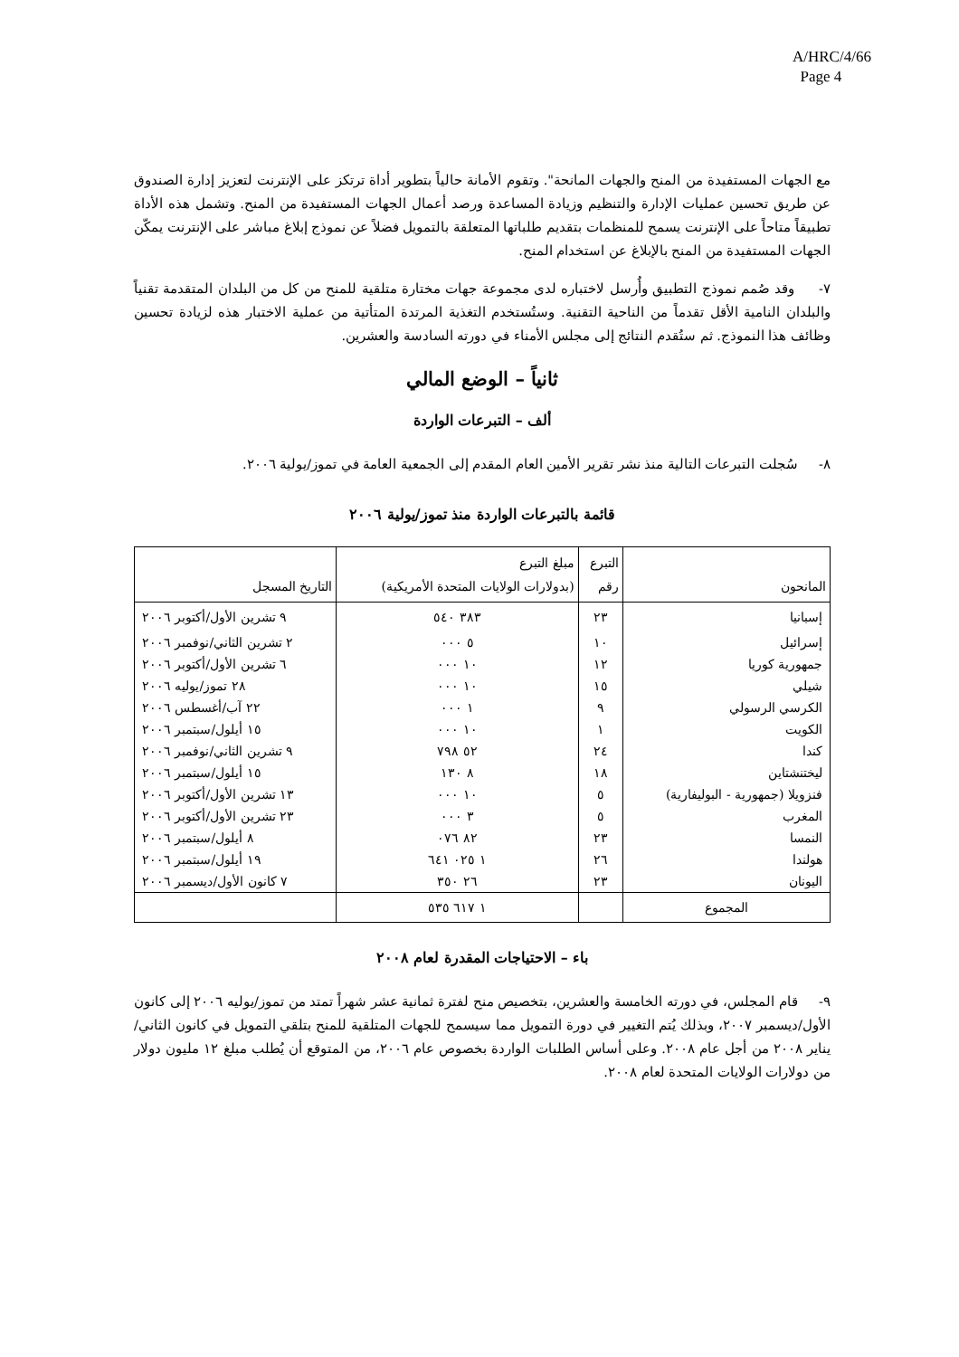A/HRC/4/66
Page 4
مع الجهات المستفيدة من المنح والجهات المانحة". وتقوم الأمانة حالياً بتطوير أداة ترتكز على الإنترنت لتعزيز إدارة الصندوق عن طريق تحسين عمليات الإدارة والتنظيم وزيادة المساعدة ورصد أعمال الجهات المستفيدة من المنح. وتشمل هذه الأداة تطبيقاً متاحاً على الإنترنت يسمح للمنظمات بتقديم طلباتها المتعلقة بالتمويل فضلاً عن نموذج إبلاغ مباشر على الإنترنت يمكّن الجهات المستفيدة من المنح بالإبلاغ عن استخدام المنح.
٧- وقد صُمم نموذج التطبيق وأُرسل لاختباره لدى مجموعة جهات مختارة متلقية للمنح من كل من البلدان المتقدمة تقنياً والبلدان النامية الأقل تقدماً من الناحية التقنية. وستُستخدم التغذية المرتدة المتأتية من عملية الاختبار هذه لزيادة تحسين وظائف هذا النموذج. ثم ستُقدم النتائج إلى مجلس الأمناء في دورته السادسة والعشرين.
ثانياً – الوضع المالي
ألف – التبرعات الواردة
٨- سُجلت التبرعات التالية منذ نشر تقرير الأمين العام المقدم إلى الجمعية العامة في تموز/يولية ٢٠٠٦.
قائمة بالتبرعات الواردة منذ تموز/يولية ٢٠٠٦
| المانحون | التبرع رقم | مبلغ التبرع (بدولارات الولايات المتحدة الأمريكية) | التاريخ المسجل |
| --- | --- | --- | --- |
| إسبانيا | ٢٣ | ٣٨٣ ٥٤٠ | ٩ تشرين الأول/أكتوبر ٢٠٠٦ |
| إسرائيل | ١٠ | ٥ ٠٠٠ | ٢ تشرين الثاني/نوفمبر ٢٠٠٦ |
| جمهورية كوريا | ١٢ | ١٠ ٠٠٠ | ٦ تشرين الأول/أكتوبر ٢٠٠٦ |
| شيلي | ١٥ | ١٠ ٠٠٠ | ٢٨ تموز/يوليه ٢٠٠٦ |
| الكرسي الرسولي | ٩ | ١ ٠٠٠ | ٢٢ آب/أغسطس ٢٠٠٦ |
| الكويت | ١ | ١٠ ٠٠٠ | ١٥ أيلول/سبتمبر ٢٠٠٦ |
| كندا | ٢٤ | ٥٢ ٧٩٨ | ٩ تشرين الثاني/نوفمبر ٢٠٠٦ |
| ليختنشتاين | ١٨ | ٨ ١٣٠ | ١٥ أيلول/سبتمبر ٢٠٠٦ |
| فنزويلا (جمهورية - البوليفارية) | ٥ | ١٠ ٠٠٠ | ١٣ تشرين الأول/أكتوبر ٢٠٠٦ |
| المغرب | ٥ | ٣ ٠٠٠ | ٢٣ تشرين الأول/أكتوبر ٢٠٠٦ |
| النمسا | ٢٣ | ٨٢ ٠٧٦ | ٨ أيلول/سبتمبر ٢٠٠٦ |
| هولندا | ٢٦ | ١ ٠٢٥ ٦٤١ | ١٩ أيلول/سبتمبر ٢٠٠٦ |
| اليونان | ٢٣ | ٢٦ ٣٥٠ | ٧ كانون الأول/ديسمبر ٢٠٠٦ |
| المجموع | | ١ ٦١٧ ٥٣٥ | |
باء – الاحتياجات المقدرة لعام ٢٠٠٨
٩- قام المجلس، في دورته الخامسة والعشرين، بتخصيص منح لفترة ثمانية عشر شهراً تمتد من تموز/يوليه ٢٠٠٦ إلى كانون الأول/ديسمبر ٢٠٠٧، وبذلك يُتم التغيير في دورة التمويل مما سيسمح للجهات المتلقية للمنح بتلقي التمويل في كانون الثاني/يناير ٢٠٠٨ من أجل عام ٢٠٠٨. وعلى أساس الطلبات الواردة بخصوص عام ٢٠٠٦، من المتوقع أن يُطلب مبلغ ١٢ مليون دولار من دولارات الولايات المتحدة لعام ٢٠٠٨.